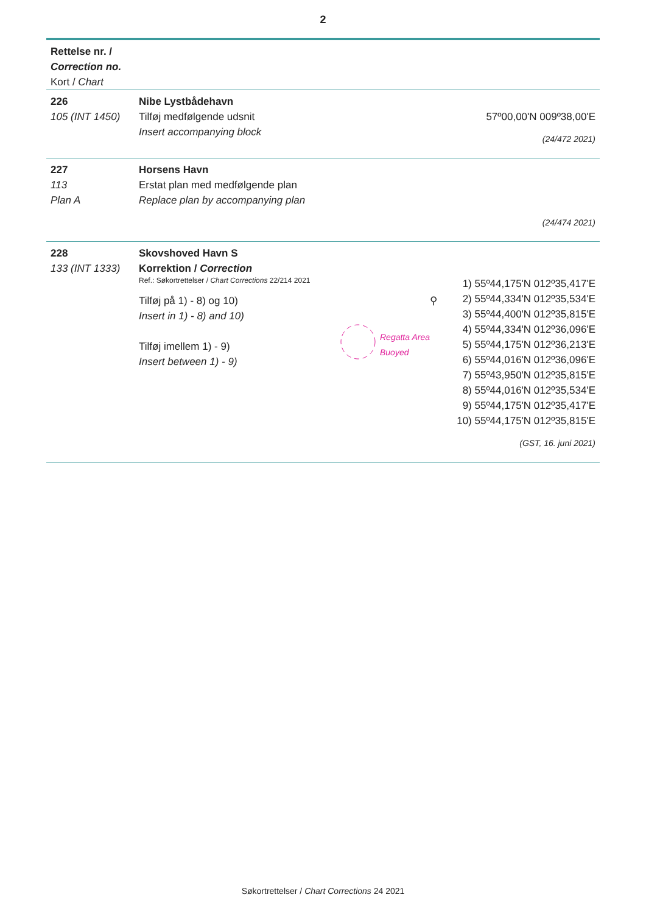2
Rettelse nr. /
Correction no.
Kort / Chart
226
105 (INT 1450)
Nibe Lystbådehavn
Tilføj medfølgende udsnit
Insert accompanying block
57º00,00'N 009º38,00'E
(24/472 2021)
227
113
Plan A
Horsens Havn
Erstat plan med medfølgende plan
Replace plan by accompanying plan
(24/474 2021)
228
133 (INT 1333)
Skovshoved Havn S
Korrektion / Correction
Ref.: Søkortrettelser / Chart Corrections 22/214 2021
Tilføj på 1) - 8) og 10)
Insert in 1) - 8) and 10)
Tilføj imellem 1) - 9)
Insert between 1) - 9)
⚲
Regatta Area
Buoyed
1) 55º44,175'N 012º35,417'E
2) 55º44,334'N 012º35,534'E
3) 55º44,400'N 012º35,815'E
4) 55º44,334'N 012º36,096'E
5) 55º44,175'N 012º36,213'E
6) 55º44,016'N 012º36,096'E
7) 55º43,950'N 012º35,815'E
8) 55º44,016'N 012º35,534'E
9) 55º44,175'N 012º35,417'E
10) 55º44,175'N 012º35,815'E
(GST, 16. juni 2021)
Søkortrettelser / Chart Corrections 24 2021